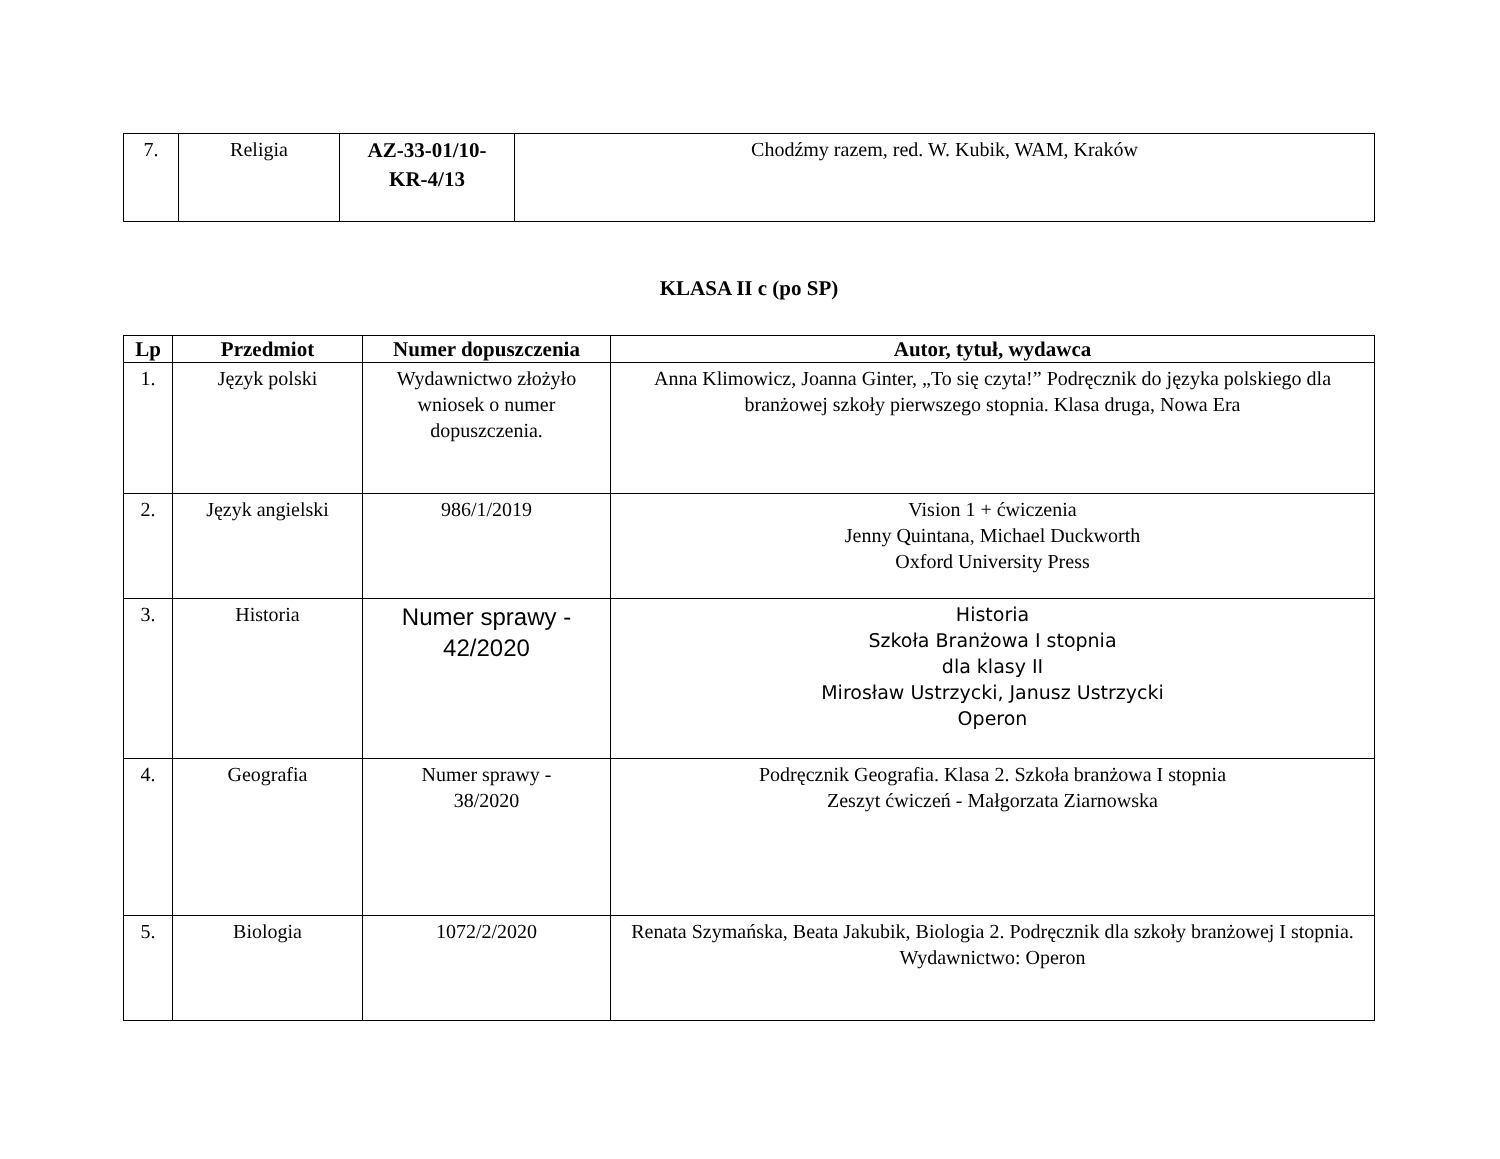| 7. | Religia | AZ-33-01/10- KR-4/13 | Chodźmy razem, red. W. Kubik, WAM, Kraków |
KLASA II c (po SP)
| Lp | Przedmiot | Numer dopuszczenia | Autor, tytuł, wydawca |
| --- | --- | --- | --- |
| 1. | Język polski | Wydawnictwo złożyło wniosek o numer dopuszczenia. | Anna Klimowicz, Joanna Ginter, „To się czyta!” Podręcznik do języka polskiego dla branżowej szkoły pierwszego stopnia. Klasa druga, Nowa Era |
| 2. | Język angielski | 986/1/2019 | Vision 1 + ćwiczenia Jenny Quintana, Michael Duckworth Oxford University Press |
| 3. | Historia | Numer sprawy - 42/2020 | Historia Szkoła Branżowa I stopnia dla klasy II Mirosław Ustrzycki, Janusz Ustrzycki Operon |
| 4. | Geografia | Numer sprawy - 38/2020 | Podręcznik Geografia. Klasa 2. Szkoła branżowa I stopnia Zeszyt ćwiczeń - Małgorzata Ziarnowska |
| 5. | Biologia | 1072/2/2020 | Renata Szymańska, Beata Jakubik, Biologia 2. Podręcznik dla szkoły branżowej I stopnia. Wydawnictwo: Operon |